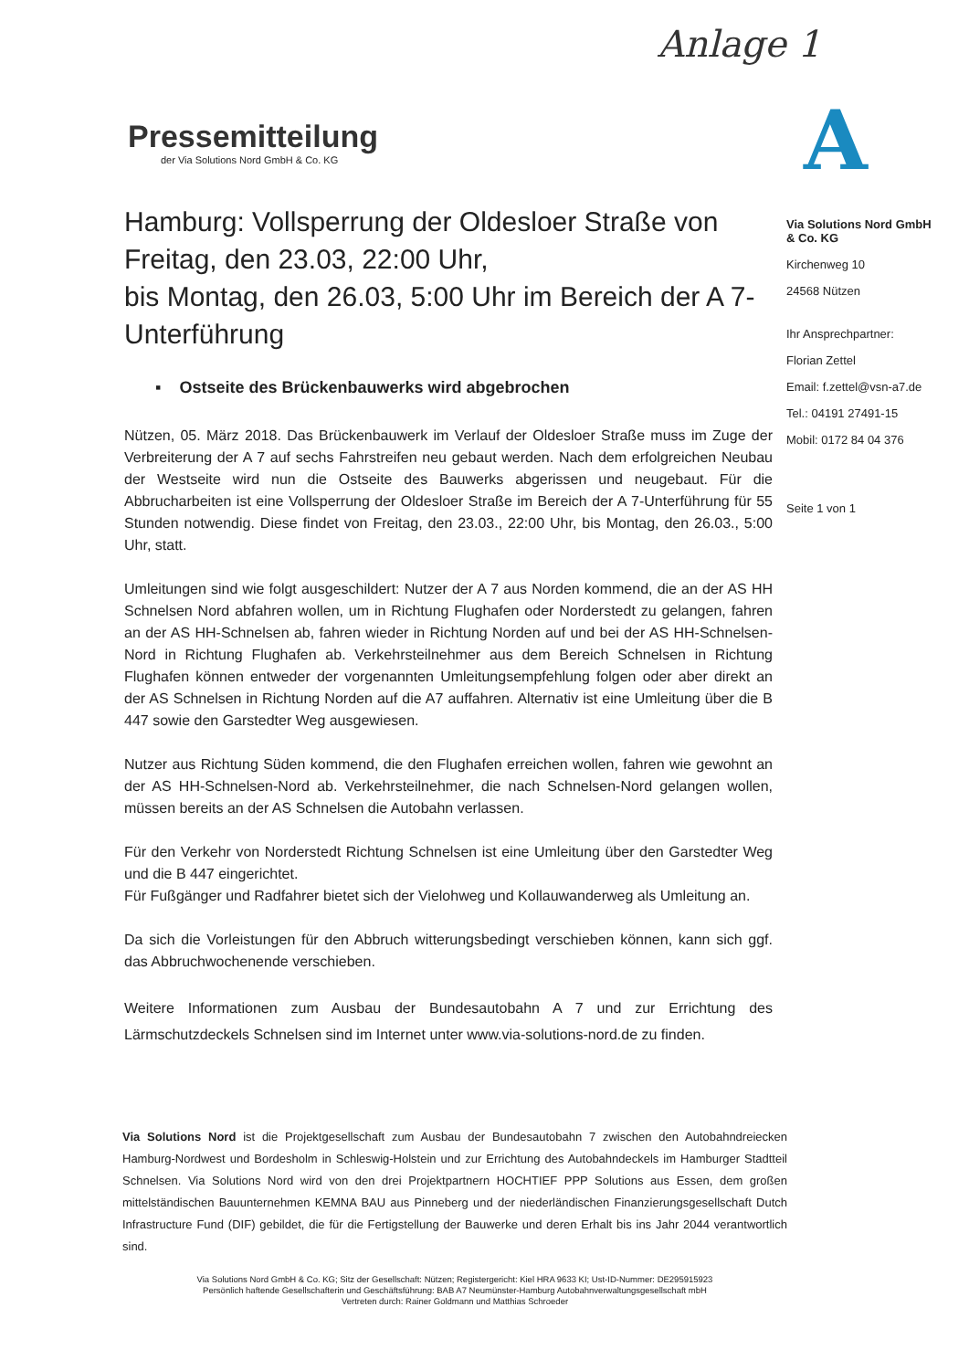Anlage 1
A
Pressemitteilung
der Via Solutions Nord GmbH & Co. KG
Hamburg: Vollsperrung der Oldesloer Straße von Freitag, den 23.03, 22:00 Uhr,
bis Montag, den 26.03, 5:00 Uhr im Bereich der A 7-Unterführung
▪ Ostseite des Brückenbauwerks wird abgebrochen
Nützen, 05. März 2018. Das Brückenbauwerk im Verlauf der Oldesloer Straße muss im Zuge der Verbreiterung der A 7 auf sechs Fahrstreifen neu gebaut werden. Nach dem erfolgreichen Neubau der Westseite wird nun die Ostseite des Bauwerks abgerissen und neugebaut. Für die Abbrucharbeiten ist eine Vollsperrung der Oldesloer Straße im Bereich der A 7-Unterführung für 55 Stunden notwendig. Diese findet von Freitag, den 23.03., 22:00 Uhr, bis Montag, den 26.03., 5:00 Uhr, statt.
Umleitungen sind wie folgt ausgeschildert: Nutzer der A 7 aus Norden kommend, die an der AS HH Schnelsen Nord abfahren wollen, um in Richtung Flughafen oder Norderstedt zu gelangen, fahren an der AS HH-Schnelsen ab, fahren wieder in Richtung Norden auf und bei der AS HH-Schnelsen-Nord in Richtung Flughafen ab. Verkehrsteilnehmer aus dem Bereich Schnelsen in Richtung Flughafen können entweder der vorgenannten Umleitungsempfehlung folgen oder aber direkt an der AS Schnelsen in Richtung Norden auf die A7 auffahren. Alternativ ist eine Umleitung über die B 447 sowie den Garstedter Weg ausgewiesen.
Nutzer aus Richtung Süden kommend, die den Flughafen erreichen wollen, fahren wie gewohnt an der AS HH-Schnelsen-Nord ab. Verkehrsteilnehmer, die nach Schnelsen-Nord gelangen wollen, müssen bereits an der AS Schnelsen die Autobahn verlassen.
Für den Verkehr von Norderstedt Richtung Schnelsen ist eine Umleitung über den Garstedter Weg und die B 447 eingerichtet.
Für Fußgänger und Radfahrer bietet sich der Vielohweg und Kollauwanderweg als Umleitung an.
Da sich die Vorleistungen für den Abbruch witterungsbedingt verschieben können, kann sich ggf. das Abbruchwochenende verschieben.
Weitere Informationen zum Ausbau der Bundesautobahn A 7 und zur Errichtung des Lärmschutzdeckels Schnelsen sind im Internet unter www.via-solutions-nord.de zu finden.
Via Solutions Nord GmbH & Co. KG
Kirchenweg 10
24568 Nützen
Ihr Ansprechpartner:
Florian Zettel
Email: f.zettel@vsn-a7.de
Tel.: 04191 27491-15
Mobil: 0172 84 04 376
Seite 1 von 1
Via Solutions Nord ist die Projektgesellschaft zum Ausbau der Bundesautobahn 7 zwischen den Autobahndreiecken Hamburg-Nordwest und Bordesholm in Schleswig-Holstein und zur Errichtung des Autobahndeckels im Hamburger Stadtteil Schnelsen. Via Solutions Nord wird von den drei Projektpartnern HOCHTIEF PPP Solutions aus Essen, dem großen mittelständischen Bauunternehmen KEMNA BAU aus Pinneberg und der niederländischen Finanzierungsgesellschaft Dutch Infrastructure Fund (DIF) gebildet, die für die Fertigstellung der Bauwerke und deren Erhalt bis ins Jahr 2044 verantwortlich sind.
Via Solutions Nord GmbH & Co. KG; Sitz der Gesellschaft: Nützen; Registergericht: Kiel HRA 9633 KI; Ust-ID-Nummer: DE295915923
Persönlich haftende Gesellschafterin und Geschäftsführung: BAB A7 Neumünster-Hamburg Autobahnverwaltungsgesellschaft mbH
Vertreten durch: Rainer Goldmann und Matthias Schroeder